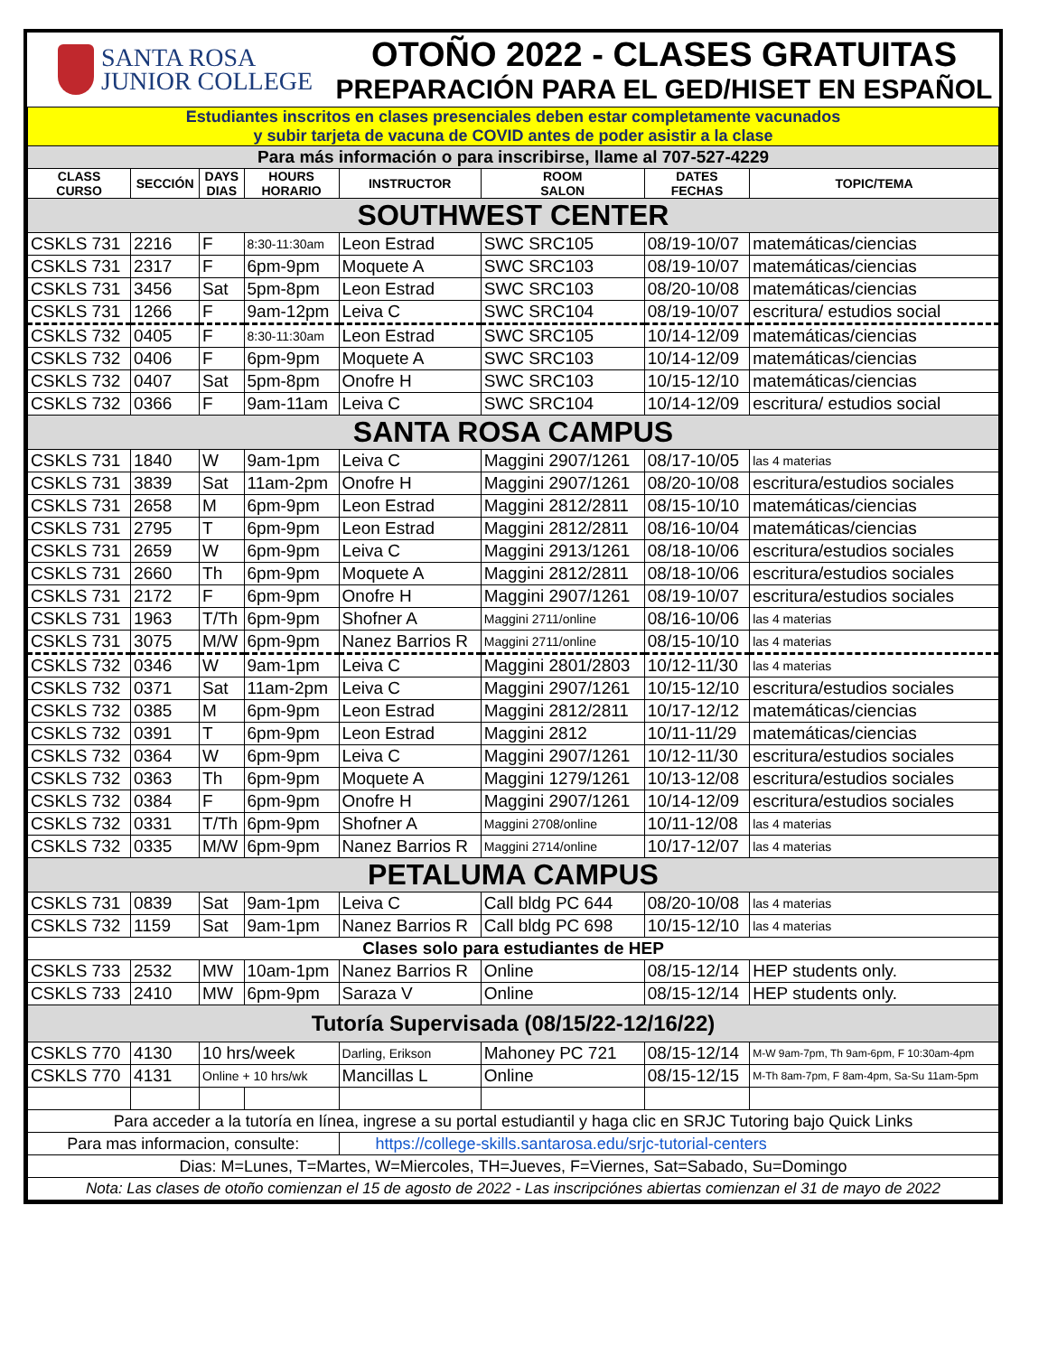SANTA ROSA
JUNIOR COLLEGE
OTOÑO 2022 - CLASES GRATUITAS
PREPARACIÓN PARA EL GED/HISET EN ESPAÑOL
| Estudiantes inscritos en clases presenciales deben estar completamente vacunados y subir tarjeta de vacuna de COVID antes de poder asistir a la clase | | | | | | | |
| Para más información o para inscribirse, llame al 707-527-4229 | | | | | | | |
| CLASS CURSO | SECCIÓN | DAYS DIAS | HOURS HORARIO | INSTRUCTOR | ROOM SALON | DATES FECHAS | TOPIC/TEMA |
| SOUTHWEST CENTER | | | | | | | |
| CSKLS 731 | 2216 | F | 8:30-11:30am | Leon Estrad | SWC SRC105 | 08/19-10/07 | matemáticas/ciencias |
| CSKLS 731 | 2317 | F | 6pm-9pm | Moquete A | SWC SRC103 | 08/19-10/07 | matemáticas/ciencias |
| CSKLS 731 | 3456 | Sat | 5pm-8pm | Leon Estrad | SWC SRC103 | 08/20-10/08 | matemáticas/ciencias |
| CSKLS 731 | 1266 | F | 9am-12pm | Leiva C | SWC SRC104 | 08/19-10/07 | escritura/ estudios social |
| CSKLS 732 | 0405 | F | 8:30-11:30am | Leon Estrad | SWC SRC105 | 10/14-12/09 | matemáticas/ciencias |
| CSKLS 732 | 0406 | F | 6pm-9pm | Moquete A | SWC SRC103 | 10/14-12/09 | matemáticas/ciencias |
| CSKLS 732 | 0407 | Sat | 5pm-8pm | Onofre H | SWC SRC103 | 10/15-12/10 | matemáticas/ciencias |
| CSKLS 732 | 0366 | F | 9am-11am | Leiva C | SWC SRC104 | 10/14-12/09 | escritura/ estudios social |
| SANTA ROSA CAMPUS | | | | | | | |
| CSKLS 731 | 1840 | W | 9am-1pm | Leiva C | Maggini 2907/1261 | 08/17-10/05 | las 4 materias |
| CSKLS 731 | 3839 | Sat | 11am-2pm | Onofre H | Maggini 2907/1261 | 08/20-10/08 | escritura/estudios sociales |
| CSKLS 731 | 2658 | M | 6pm-9pm | Leon Estrad | Maggini 2812/2811 | 08/15-10/10 | matemáticas/ciencias |
| CSKLS 731 | 2795 | T | 6pm-9pm | Leon Estrad | Maggini 2812/2811 | 08/16-10/04 | matemáticas/ciencias |
| CSKLS 731 | 2659 | W | 6pm-9pm | Leiva C | Maggini 2913/1261 | 08/18-10/06 | escritura/estudios sociales |
| CSKLS 731 | 2660 | Th | 6pm-9pm | Moquete A | Maggini 2812/2811 | 08/18-10/06 | escritura/estudios sociales |
| CSKLS 731 | 2172 | F | 6pm-9pm | Onofre H | Maggini 2907/1261 | 08/19-10/07 | escritura/estudios sociales |
| CSKLS 731 | 1963 | T/Th | 6pm-9pm | Shofner A | Maggini 2711/online | 08/16-10/06 | las 4 materias |
| CSKLS 731 | 3075 | M/W | 6pm-9pm | Nanez Barrios R | Maggini 2711/online | 08/15-10/10 | las 4 materias |
| CSKLS 732 | 0346 | W | 9am-1pm | Leiva C | Maggini 2801/2803 | 10/12-11/30 | las 4 materias |
| CSKLS 732 | 0371 | Sat | 11am-2pm | Leiva C | Maggini 2907/1261 | 10/15-12/10 | escritura/estudios sociales |
| CSKLS 732 | 0385 | M | 6pm-9pm | Leon Estrad | Maggini 2812/2811 | 10/17-12/12 | matemáticas/ciencias |
| CSKLS 732 | 0391 | T | 6pm-9pm | Leon Estrad | Maggini 2812 | 10/11-11/29 | matemáticas/ciencias |
| CSKLS 732 | 0364 | W | 6pm-9pm | Leiva C | Maggini 2907/1261 | 10/12-11/30 | escritura/estudios sociales |
| CSKLS 732 | 0363 | Th | 6pm-9pm | Moquete A | Maggini 1279/1261 | 10/13-12/08 | escritura/estudios sociales |
| CSKLS 732 | 0384 | F | 6pm-9pm | Onofre H | Maggini 2907/1261 | 10/14-12/09 | escritura/estudios sociales |
| CSKLS 732 | 0331 | T/Th | 6pm-9pm | Shofner A | Maggini 2708/online | 10/11-12/08 | las 4 materias |
| CSKLS 732 | 0335 | M/W | 6pm-9pm | Nanez Barrios R | Maggini 2714/online | 10/17-12/07 | las 4 materias |
| PETALUMA CAMPUS | | | | | | | |
| CSKLS 731 | 0839 | Sat | 9am-1pm | Leiva C | Call bldg PC 644 | 08/20-10/08 | las 4 materias |
| CSKLS 732 | 1159 | Sat | 9am-1pm | Nanez Barrios R | Call bldg PC 698 | 10/15-12/10 | las 4 materias |
| Clases solo para estudiantes de HEP | | | | | | | |
| CSKLS 733 | 2532 | MW | 10am-1pm | Nanez Barrios R | Online | 08/15-12/14 | HEP students only. |
| CSKLS 733 | 2410 | MW | 6pm-9pm | Saraza V | Online | 08/15-12/14 | HEP students only. |
| Tutoría Supervisada (08/15/22-12/16/22) | | | | | | | |
| CSKLS 770 | 4130 | 10 hrs/week | | Darling, Erikson | Mahoney PC 721 | 08/15-12/14 | M-W 9am-7pm, Th 9am-6pm, F 10:30am-4pm |
| CSKLS 770 | 4131 | Online + 10 hrs/wk | | Mancillas L | Online | 08/15-12/15 | M-Th 8am-7pm, F 8am-4pm, Sa-Su 11am-5pm |
| Para acceder a la tutoría en línea, ingrese a su portal estudiantil y haga clic en SRJC Tutoring bajo Quick Links | | | | | | | |
| Para mas informacion, consulte: | | | | https://college-skills.santarosa.edu/srjc-tutorial-centers | | | |
| Dias: M=Lunes, T=Martes, W=Miercoles, TH=Jueves, F=Viernes, Sat=Sabado, Su=Domingo | | | | | | | |
| Nota: Las clases de otoño comienzan el 15 de agosto de 2022 - Las inscripciónes abiertas comienzan el 31 de mayo de 2022 | | | | | | | |